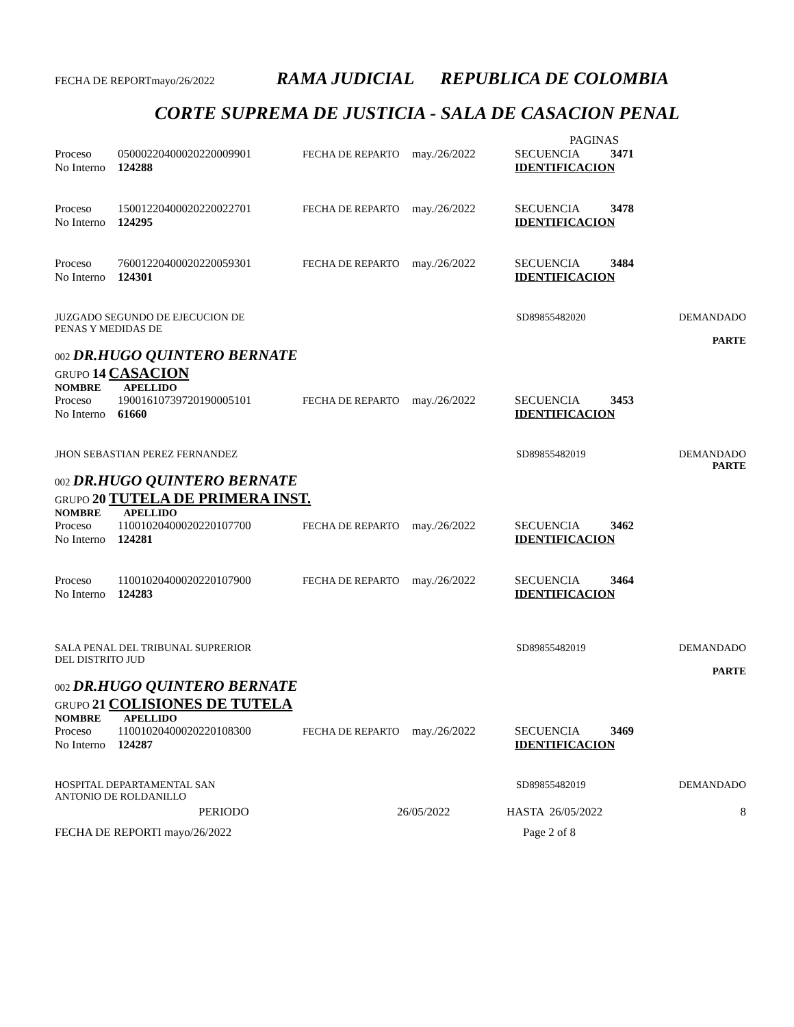FECHA DE REPORTmayo/26/2022 RAMA JUDICIAL REPUBLICA DE COLOMBIA
CORTE SUPREMA DE JUSTICIA - SALA DE CASACION PENAL
PAGINAS
Proceso 05000220400020220009901 FECHA DE REPARTO may./26/2022 SECUENCIA 3471
No Interno 124288 IDENTIFICACION
Proceso 15001220400020220022701 FECHA DE REPARTO may./26/2022 SECUENCIA 3478
No Interno 124295 IDENTIFICACION
Proceso 76001220400020220059301 FECHA DE REPARTO may./26/2022 SECUENCIA 3484
No Interno 124301 IDENTIFICACION
JUZGADO SEGUNDO DE EJECUCION DE
PENAS Y MEDIDAS DE SD89855482020 DEMANDADO
PARTE
002 DR.HUGO QUINTERO BERNATE
GRUPO 14 CASACION
NOMBRE APELLIDO
Proceso 19001610739720190005101 FECHA DE REPARTO may./26/2022 SECUENCIA 3453
No Interno 61660 IDENTIFICACION
JHON SEBASTIAN PEREZ FERNANDEZ SD89855482019 DEMANDADO
PARTE
002 DR.HUGO QUINTERO BERNATE
GRUPO 20 TUTELA DE PRIMERA INST.
NOMBRE APELLIDO
Proceso 11001020400020220107700 FECHA DE REPARTO may./26/2022 SECUENCIA 3462
No Interno 124281 IDENTIFICACION
Proceso 11001020400020220107900 FECHA DE REPARTO may./26/2022 SECUENCIA 3464
No Interno 124283 IDENTIFICACION
SALA PENAL DEL TRIBUNAL SUPRERIOR
DEL DISTRITO JUD SD89855482019 DEMANDADO
PARTE
002 DR.HUGO QUINTERO BERNATE
GRUPO 21 COLISIONES DE TUTELA
NOMBRE APELLIDO
Proceso 11001020400020220108300 FECHA DE REPARTO may./26/2022 SECUENCIA 3469
No Interno 124287 IDENTIFICACION
HOSPITAL DEPARTAMENTAL SAN
ANTONIO DE ROLDANILLO SD89855482019 DEMANDADO
PERIODO 26/05/2022 HASTA 26/05/2022 8
FECHA DE REPORTI mayo/26/2022 Page 2 of 8